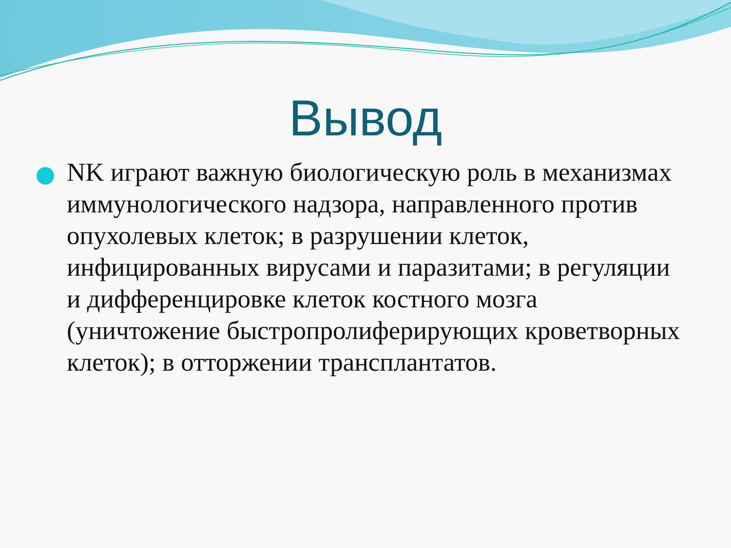Вывод
NK играют важную биологическую роль в механизмах иммунологического надзора, направленного против опухолевых клеток; в разрушении клеток, инфицированных вирусами и паразитами; в регуляции и дифференцировке клеток костного мозга (уничтожение быстропролиферирующих кроветворных клеток); в отторжении трансплантатов.